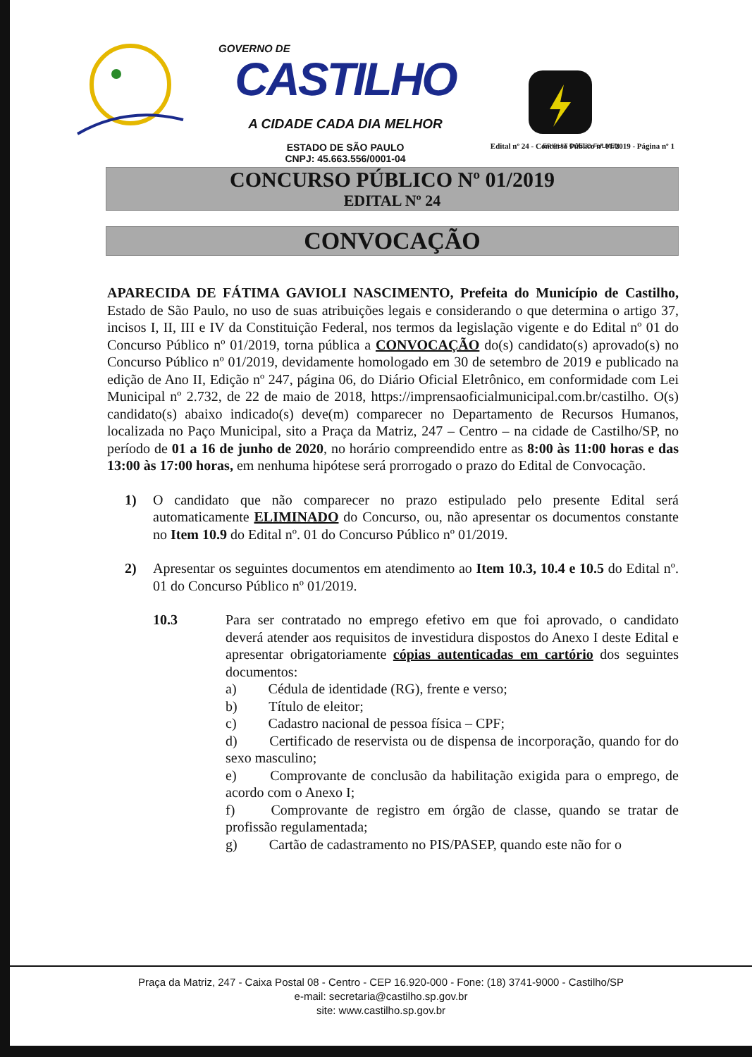GOVERNO DE
CASTILHO
A CIDADE CADA DIA MELHOR
ESTADO DE SÃO PAULO
CNPJ: 45.663.556/0001-04
ERIPUIT COELO FULMEN
Edital nº 24 - Concurso Público nº 01/2019 - Página nº 1
CONCURSO PÚBLICO Nº 01/2019
EDITAL Nº 24
CONVOCAÇÃO
APARECIDA DE FÁTIMA GAVIOLI NASCIMENTO, Prefeita do Município de Castilho, Estado de São Paulo, no uso de suas atribuições legais e considerando o que determina o artigo 37, incisos I, II, III e IV da Constituição Federal, nos termos da legislação vigente e do Edital nº 01 do Concurso Público nº 01/2019, torna pública a CONVOCAÇÃO do(s) candidato(s) aprovado(s) no Concurso Público nº 01/2019, devidamente homologado em 30 de setembro de 2019 e publicado na edição de Ano II, Edição nº 247, página 06, do Diário Oficial Eletrônico, em conformidade com Lei Municipal nº 2.732, de 22 de maio de 2018, https://imprensaoficialmunicipal.com.br/castilho. O(s) candidato(s) abaixo indicado(s) deve(m) comparecer no Departamento de Recursos Humanos, localizada no Paço Municipal, sito a Praça da Matriz, 247 – Centro – na cidade de Castilho/SP, no período de 01 a 16 de junho de 2020, no horário compreendido entre as 8:00 às 11:00 horas e das 13:00 às 17:00 horas, em nenhuma hipótese será prorrogado o prazo do Edital de Convocação.
1) O candidato que não comparecer no prazo estipulado pelo presente Edital será automaticamente ELIMINADO do Concurso, ou, não apresentar os documentos constante no Item 10.9 do Edital nº. 01 do Concurso Público nº 01/2019.
2) Apresentar os seguintes documentos em atendimento ao Item 10.3, 10.4 e 10.5 do Edital nº. 01 do Concurso Público nº 01/2019.
10.3 Para ser contratado no emprego efetivo em que foi aprovado, o candidato deverá atender aos requisitos de investidura dispostos do Anexo I deste Edital e apresentar obrigatoriamente cópias autenticadas em cartório dos seguintes documentos:
a)   Cédula de identidade (RG), frente e verso;
b)   Título de eleitor;
c)   Cadastro nacional de pessoa física – CPF;
d)   Certificado de reservista ou de dispensa de incorporação, quando for do sexo masculino;
e)   Comprovante de conclusão da habilitação exigida para o emprego, de acordo com o Anexo I;
f)   Comprovante de registro em órgão de classe, quando se tratar de profissão regulamentada;
g)   Cartão de cadastramento no PIS/PASEP, quando este não for o
Praça da Matriz, 247 - Caixa Postal 08 - Centro - CEP 16.920-000 - Fone: (18) 3741-9000 - Castilho/SP
e-mail: secretaria@castilho.sp.gov.br
site: www.castilho.sp.gov.br